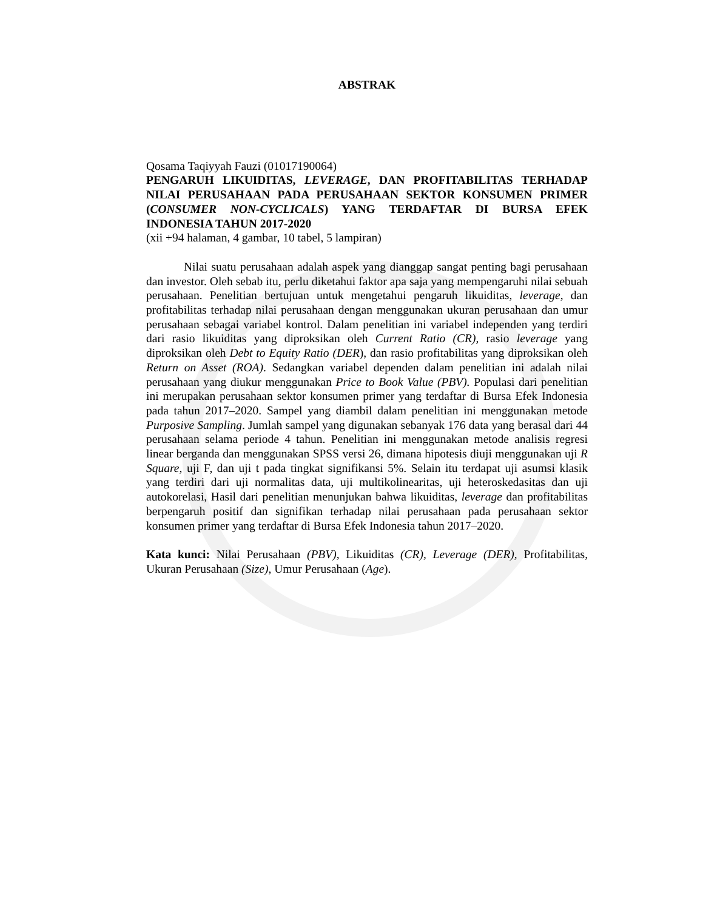ABSTRAK
Qosama Taqiyyah Fauzi (01017190064)
PENGARUH LIKUIDITAS, LEVERAGE, DAN PROFITABILITAS TERHADAP NILAI PERUSAHAAN PADA PERUSAHAAN SEKTOR KONSUMEN PRIMER (CONSUMER NON-CYCLICALS) YANG TERDAFTAR DI BURSA EFEK INDONESIA TAHUN 2017-2020
(xii +94 halaman, 4 gambar, 10 tabel, 5 lampiran)
Nilai suatu perusahaan adalah aspek yang dianggap sangat penting bagi perusahaan dan investor. Oleh sebab itu, perlu diketahui faktor apa saja yang mempengaruhi nilai sebuah perusahaan. Penelitian bertujuan untuk mengetahui pengaruh likuiditas, leverage, dan profitabilitas terhadap nilai perusahaan dengan menggunakan ukuran perusahaan dan umur perusahaan sebagai variabel kontrol. Dalam penelitian ini variabel independen yang terdiri dari rasio likuiditas yang diproksikan oleh Current Ratio (CR), rasio leverage yang diproksikan oleh Debt to Equity Ratio (DER), dan rasio profitabilitas yang diproksikan oleh Return on Asset (ROA). Sedangkan variabel dependen dalam penelitian ini adalah nilai perusahaan yang diukur menggunakan Price to Book Value (PBV). Populasi dari penelitian ini merupakan perusahaan sektor konsumen primer yang terdaftar di Bursa Efek Indonesia pada tahun 2017–2020. Sampel yang diambil dalam penelitian ini menggunakan metode Purposive Sampling. Jumlah sampel yang digunakan sebanyak 176 data yang berasal dari 44 perusahaan selama periode 4 tahun. Penelitian ini menggunakan metode analisis regresi linear berganda dan menggunakan SPSS versi 26, dimana hipotesis diuji menggunakan uji R Square, uji F, dan uji t pada tingkat signifikansi 5%. Selain itu terdapat uji asumsi klasik yang terdiri dari uji normalitas data, uji multikolinearitas, uji heteroskedasitas dan uji autokorelasi, Hasil dari penelitian menunjukan bahwa likuiditas, leverage dan profitabilitas berpengaruh positif dan signifikan terhadap nilai perusahaan pada perusahaan sektor konsumen primer yang terdaftar di Bursa Efek Indonesia tahun 2017–2020.
Kata kunci: Nilai Perusahaan (PBV), Likuiditas (CR), Leverage (DER), Profitabilitas, Ukuran Perusahaan (Size), Umur Perusahaan (Age).